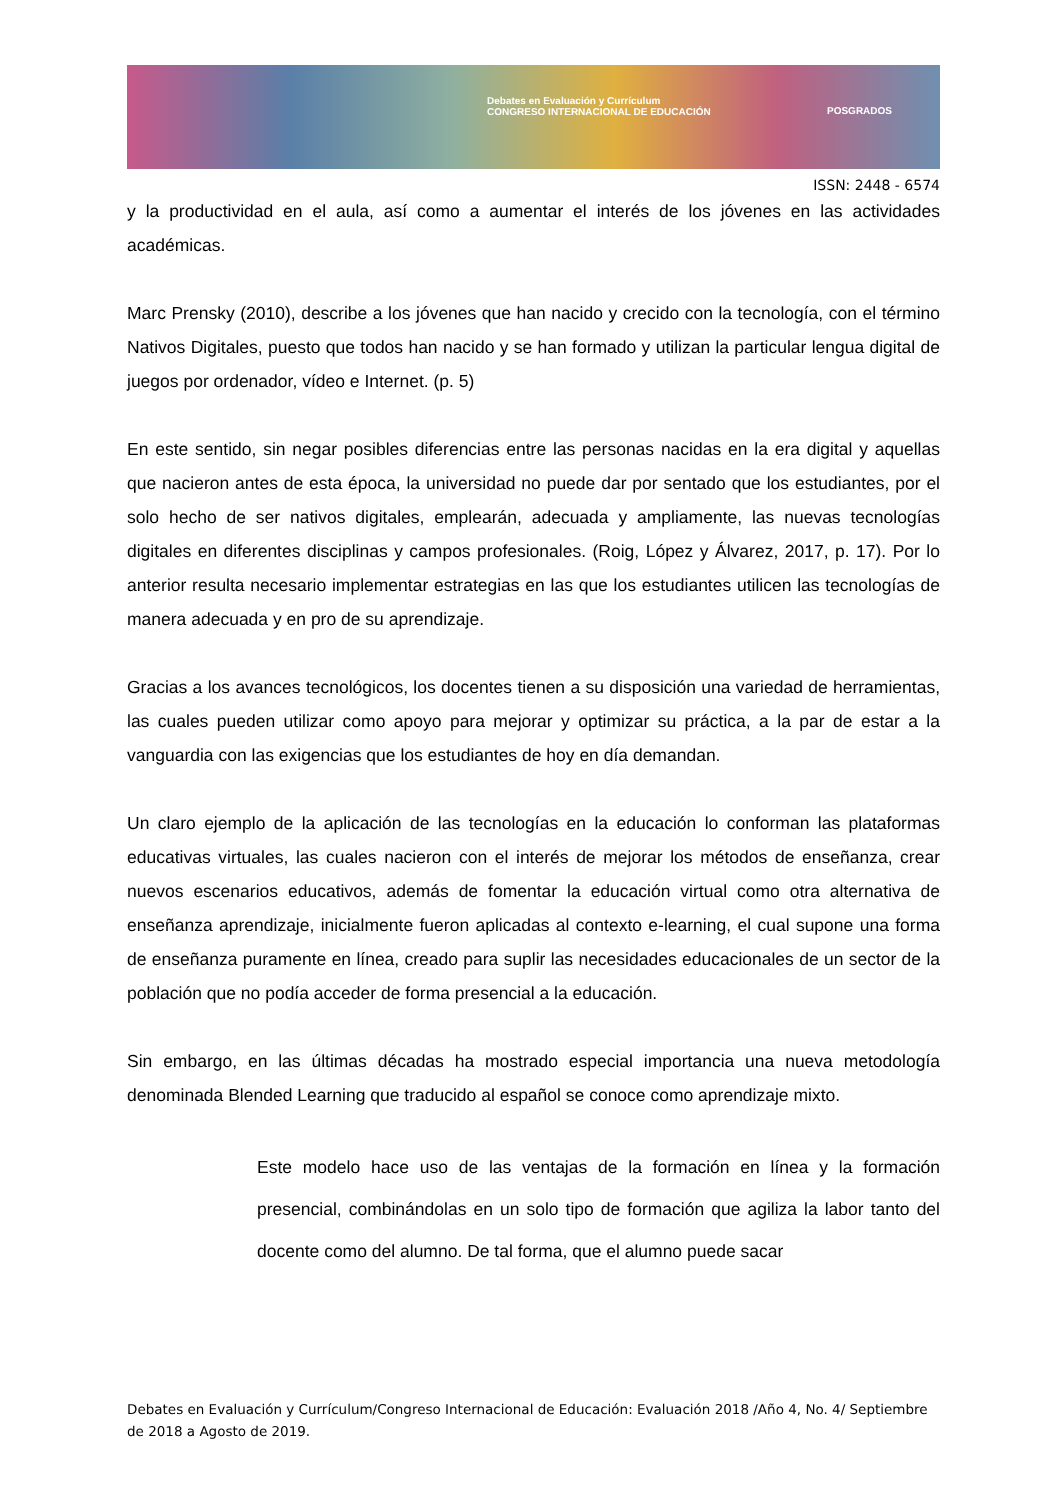Debates en Evaluación y Currículum
CONGRESO INTERNACIONAL DE EDUCACIÓN POSGRADOS
ISSN: 2448 - 6574
y la productividad en el aula, así como a aumentar el interés de los jóvenes en las actividades académicas.
Marc Prensky (2010), describe a los jóvenes que han nacido y crecido con la tecnología, con el término Nativos Digitales, puesto que todos han nacido y se han formado y utilizan la particular lengua digital de juegos por ordenador, vídeo e Internet. (p. 5)
En este sentido, sin negar posibles diferencias entre las personas nacidas en la era digital y aquellas que nacieron antes de esta época, la universidad no puede dar por sentado que los estudiantes, por el solo hecho de ser nativos digitales, emplearán, adecuada y ampliamente, las nuevas tecnologías digitales en diferentes disciplinas y campos profesionales. (Roig, López y Álvarez, 2017, p. 17). Por lo anterior resulta necesario implementar estrategias en las que los estudiantes utilicen las tecnologías de manera adecuada y en pro de su aprendizaje.
Gracias a los avances tecnológicos, los docentes tienen a su disposición una variedad de herramientas, las cuales pueden utilizar como apoyo para mejorar y optimizar su práctica, a la par de estar a la vanguardia con las exigencias que los estudiantes de hoy en día demandan.
Un claro ejemplo de la aplicación de las tecnologías en la educación lo conforman las plataformas educativas virtuales, las cuales nacieron con el interés de mejorar los métodos de enseñanza, crear nuevos escenarios educativos, además de fomentar la educación virtual como otra alternativa de enseñanza aprendizaje, inicialmente fueron aplicadas al contexto e-learning, el cual supone una forma de enseñanza puramente en línea, creado para suplir las necesidades educacionales de un sector de la población que no podía acceder de forma presencial a la educación.
Sin embargo, en las últimas décadas ha mostrado especial importancia una nueva metodología denominada Blended Learning que traducido al español se conoce como aprendizaje mixto.
Este modelo hace uso de las ventajas de la formación en línea y la formación presencial, combinándolas en un solo tipo de formación que agiliza la labor tanto del docente como del alumno. De tal forma, que el alumno puede sacar
Debates en Evaluación y Currículum/Congreso Internacional de Educación: Evaluación 2018 /Año 4, No. 4/ Septiembre de 2018 a Agosto de 2019.